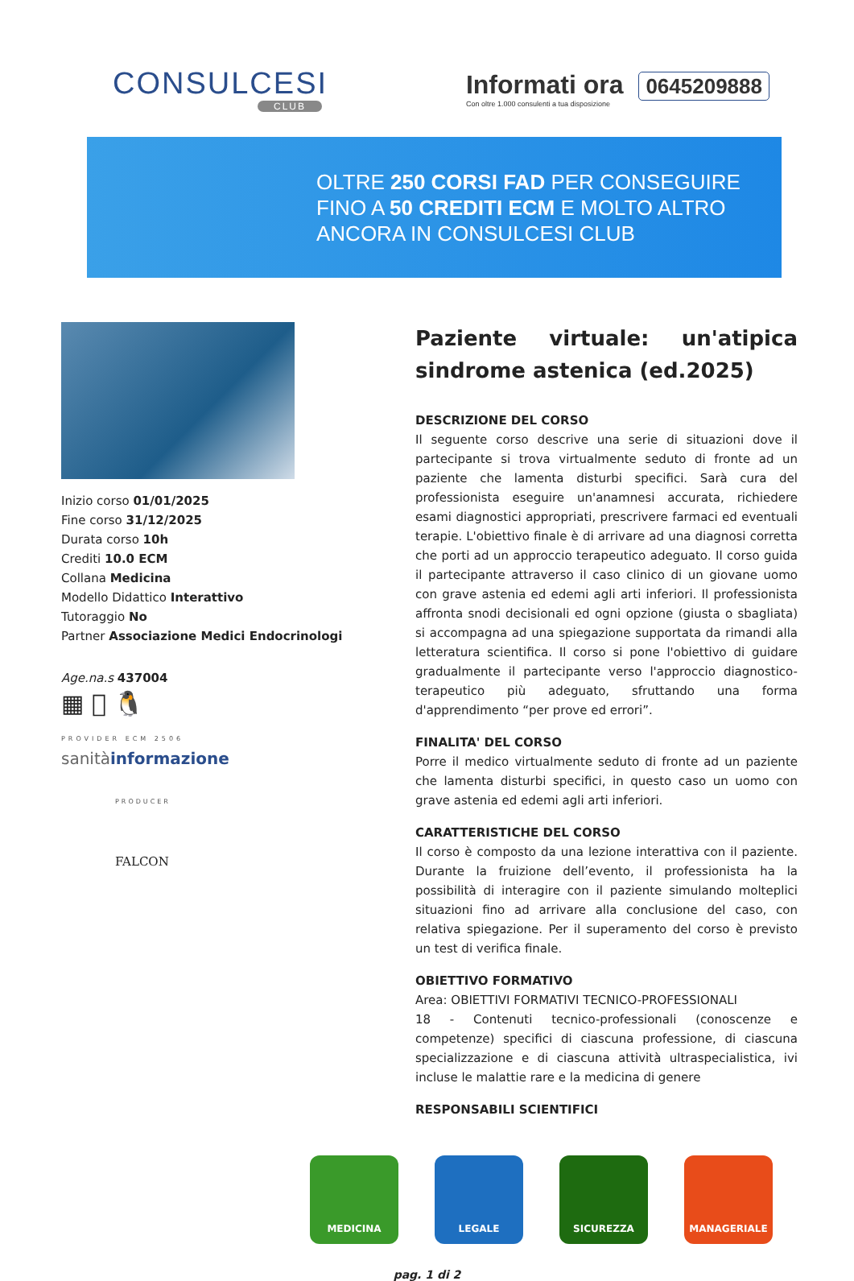CONSULCESI
CLUB
Informati ora 0645209888
Con oltre 1.000 consulenti a tua disposizione
OLTRE 250 CORSI FAD PER CONSEGUIRE
FINO A 50 CREDITI ECM E MOLTO ALTRO
ANCORA IN CONSULCESI CLUB
Inizio corso 01/01/2025
Fine corso 31/12/2025
Durata corso 10h
Crediti 10.0 ECM
Collana Medicina
Modello Didattico Interattivo
Tutoraggio No
Partner Associazione Medici Endocrinologi
Age.na.s 437004
▦  🐧
PROVIDER ECM 2506
sanitàinformazione
PRODUCER
FALCON
Paziente virtuale: un'atipica sindrome astenica (ed.2025)
DESCRIZIONE DEL CORSO
Il seguente corso descrive una serie di situazioni dove il partecipante si trova virtualmente seduto di fronte ad un paziente che lamenta disturbi specifici. Sarà cura del professionista eseguire un'anamnesi accurata, richiedere esami diagnostici appropriati, prescrivere farmaci ed eventuali terapie. L'obiettivo finale è di arrivare ad una diagnosi corretta che porti ad un approccio terapeutico adeguato. Il corso guida il partecipante attraverso il caso clinico di un giovane uomo con grave astenia ed edemi agli arti inferiori. Il professionista affronta snodi decisionali ed ogni opzione (giusta o sbagliata) si accompagna ad una spiegazione supportata da rimandi alla letteratura scientifica. Il corso si pone l'obiettivo di guidare gradualmente il partecipante verso l'approccio diagnostico-terapeutico più adeguato, sfruttando una forma d'apprendimento “per prove ed errori”.
FINALITA' DEL CORSO
Porre il medico virtualmente seduto di fronte ad un paziente che lamenta disturbi specifici, in questo caso un uomo con grave astenia ed edemi agli arti inferiori.
CARATTERISTICHE DEL CORSO
Il corso è composto da una lezione interattiva con il paziente. Durante la fruizione dell’evento, il professionista ha la possibilità di interagire con il paziente simulando molteplici situazioni fino ad arrivare alla conclusione del caso, con relativa spiegazione. Per il superamento del corso è previsto un test di verifica finale.
OBIETTIVO FORMATIVO
Area: OBIETTIVI FORMATIVI TECNICO-PROFESSIONALI
18 - Contenuti tecnico-professionali (conoscenze e competenze) specifici di ciascuna professione, di ciascuna specializzazione e di ciascuna attività ultraspecialistica, ivi incluse le malattie rare e la medicina di genere
RESPONSABILI SCIENTIFICI
MEDICINA LEGALE SICUREZZA MANAGERIALE
pag. 1 di 2